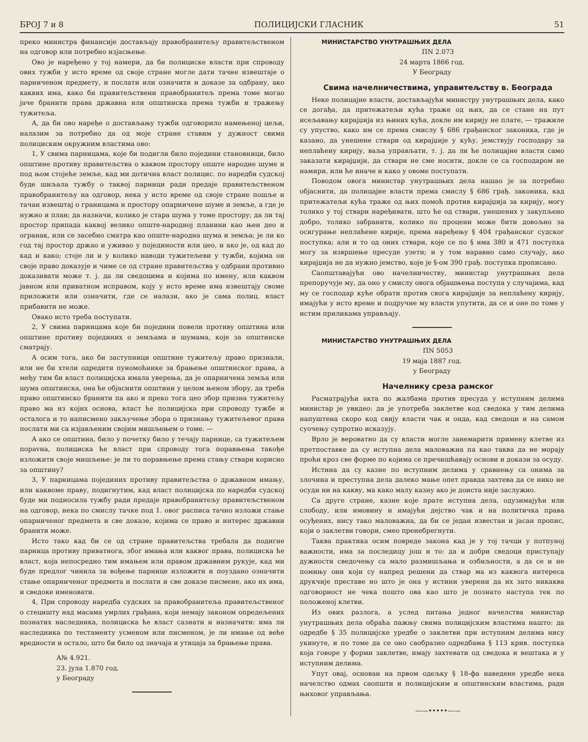БРОЈ 7 и 8 ПОЛИЦИЈСКИ ГЛАСНИК 51
преко министра финансије достављају правобранитељу правитељственом на одговор или потребно изјасњење.
Ово је наређено у тој намери, да би полициске власти при спроводу ових тужби у исто време од своје стране могле дати тачне извештаје о парниченом предмету, и послати или означити и доказе за одбрану, ако каквих има, како би правитељствени правобранитељ према томе могао јаче бранити права државна или општинска према тужби и тражењу тужитеља.
А, да би ово наређе о достављању тужби одговорило намењеној цељи, налазим за потребно да од моје стране ставим у дужност свима полициским окружним властима ово:
1, У свима парницама, које би подигли било поједини становници, било општине противу правитељства о каквом простору опште народне шуме и под њом стојеће земље, кад ми дотична власт полицис. по наредби судској буде шиљала тужбу о таквој парници ради предаје правитељственом правобраннтељу на одговор, нека у исто време од своје стране пошље и тачан извештај о границама и простору опарничене шуме и земље, а где је нужно и план; да назначи, колико је стара шума у томе простору; да ли тај простор припада каквој велико опште-народној планини као њен део и огранак, или се засебно сматра као опште-народна шума и земља; је ли ко год тај простор држао и уживао у појединости или цео, и ако је, од кад до кад и како; стоје ли и у колико наводи тужитељеви у тужби, којима он своје право доказује и чиме се од стране правитељства у одбрани противно доказивати може т. ј. да ли сведоцима и којима по имену, или каквом јавном или приватном исправом, коју у исто време има извештају своме приложити или означити, где се налази, ако је сама полиц. власт прибавити не може.
Овако исто треба поступати.
2, У свима парницама које би поједини повели противу општина или општине противу појединих о земљама и шумама, које за општинске сматрају.
А осим тога, ако би заступници општине тужитељу право признали, или не би хтели одредити пуномоћнике за брањење општинског права, а међу тим би власт полицијска имала уверења, да је опарничена земља или шума општинска, она ће објаснити општини у целом њеном збору, да треба право општинско бранити па ако и преко тога цео збор призна тужитељу право ма из којих основа, власт ће полицијска при спроводу тужбе и осталога и то написмено закључење збора о признању тужитељевог права послати ми са изјављеним својим мишљењем о томе. —
А ако се општина, било у почетку било у течају парнице, са тужитељем порavна, полициска ће власт при спроводу тога поравњења такође изложити своје мишљење: је ли то поравњење према стању ствари корисно за општину?
3, У парницама појединих противу правитељства о државном имању, или каквоме праву, подигнутим, кад власт полицијска по наредби судској буде ми подносила тужбу ради предаје правобранитељу правитељственом на одговор, нека по смислу тачке под 1. овог расписа тачно изложи стање опарниченог предмета и све доказе, којима се право и интерес државни бранити може.
Исто тако кад би се од стране правитељства требала да подигне парница противу приватнога, због имања или каквог права, полициска ће власт, која непосредно тим имањем или правом државним рукује, кад ми буде предлог чинила за вођење парнице изложити и поуздано означити стање опарниченог предмета и послати и све доказе писмене, ако их има, и сведоке именовати.
4, При спроводу наредба судских за правобранитеља правитељственог о стецишту над масама умрлих грађана, који немају законом опредељених познатих наследника, полициска ће власт сазнати и назначити: има ли наследника по тестаменту усменом или писменом, је ли имање од веће вредности и остало, што би било од значаја и утицаја за брањење права.
А№ 4.921.
23. јула 1.870 год.
у Београду
МИНИСТАРСТВО УНУТРАШЊИХ ДЕЛА
ПN 2.073
24 марта 1866 год.
У Београду
Свима начелничествима, управитељству в. Београда
Неке полицајне власти, достављајући министру унутрашњих дела, како се догађа, да притежатељи кућа траже од њих, да се стане на пут исељавању кирајџија из њиних кућа, докле им кирију не плате, — тражиле су упуство, како им се према смислу § 686 грађанског законика, где је казано, да унешене ствари од кирајџије у кућу, јемствују господару за неплаћену кирију, ваља управљати, т. ј. да ли ће полицајне власти само заказати кирајџији, да ствари не сме носити, докле се са господаром не намири, или ће иначе и како у овоме поступати.
Поводом овога министар унутрашњих дела нашао је за потребно објаснити, да полицајне власти према смислу § 686 грађ. законика, кад притежатељи кућа траже од њих помоћ против кирајџија за кирију, могу толико у тој ствари наређивати, што ће од ствари, унешених у закупљено добро, толико забранити, колико по процени може бити довољно за осигурање неплаћене кирије, према наређењу § 404 грађанског судског поступка; али и то од оних ствари, које се по § има 380 и 471 поступка могу за извршење пресуде узети; и у том наравно само случају, ако кирајџија не да нужно јемство, које је §-ом 390 грађ. поступка прописано.
Саопштавајући ово начелничеству, министар унутрашњих дела препоручује му, да оно у смислу овога објашњења поступа у случајима, кад му се господар куће обрати против свога кирајџије за неплаћену кирију, имајући у исто време и подручне му власти упутити, да се и оне по томе у истим приликама управљају.
МИНИСТАРСТВО УНУТРАШЊИХ ДЕЛА
ПN 5053
19 маја 1887 год.
у Београду
Начелнику среза рамског
Расматрајући акта по жалбама против пресуда у иступним делима министар је увидео: да је употреба заклетве код сведока у тим делима напуштена скоро код свију власти чак и онда, кад сведоци и на самом суочењу супротно исказују.
Врло је вероватно да су власти могле занемарити примену клетве из претпоставке да су иступна дела маловажна па као таква да не морају проћи кроз све форме по којима се пречишћавају основи и докази за осуду.
Истина да су казне по иступним делима у сравнењу са онима за злочина и преступна дела далеко мање опет правда захтева да се нико не осуди ни на какву, ма како малу казну ако је доиста није заслужио.
Са друге стране, казне које прате иступна дела, одузимајући или слободу, или имовину и имајући дејство чак и на политичка права осуђених, нису тако маловажна, да би се један известан и јасан пропис, који о заклетви говори, смео пренебрегнути.
Таква практика осим повреде закона кад је у тој тачци у потпуној важности, има за последицу још и то: да и добри сведоци приступају дужности сведочењу са мало размишљања и озбиљности, а да се и не помињу они који су напред решени да ствар ма из каквога интереса друкчије преставе но што је она у истини уверени да их зато никаква одговорност не чека пошто ова као што је познато наступа тек по положеној клетви.
Из ових разлога, а услед питања једног начелства министар унутрашњих дела обраћа пажњу свима полицијским властима нашто: да одредбе § 35 полицијске уредбе о заклетви при иступним делима нису укинуте, и по томе да се оно саобразно одредбама § 113 крив. поступка која говоре у форми заклетве, имају захтевати од сведока и вештака и у иступним делима.
Упут овај, основан на првом одељку § 18-фа наведене уредбе нека начелство одмах саопшти и полицијским и општинским властима, ради њиховог управљања.
——•••••——